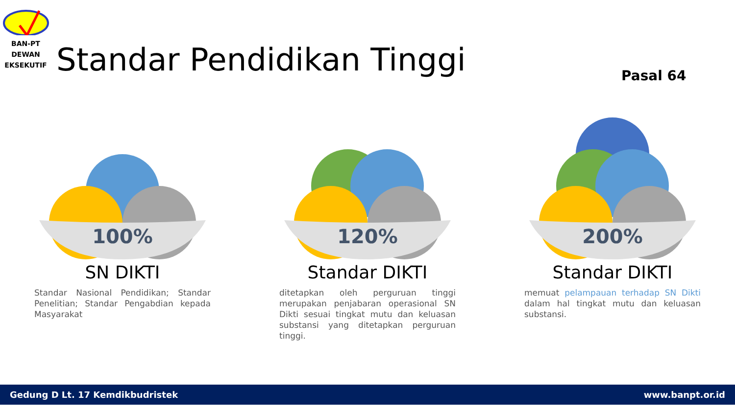BAN-PT
DEWAN
EKSEKUTIF
Standar Pendidikan Tinggi Pasal 64
100%
SN DIKTI
Standar Nasional Pendidikan; Standar Penelitian; Standar Pengabdian kepada Masyarakat
120%
Standar DIKTI
ditetapkan oleh perguruan tinggi merupakan penjabaran operasional SN Dikti sesuai tingkat mutu dan keluasan substansi yang ditetapkan perguruan tinggi.
200%
Standar DIKTI
memuat pelampauan terhadap SN Dikti dalam hal tingkat mutu dan keluasan substansi.
Gedung D Lt. 17 Kemdikbudristek www.banpt.or.id